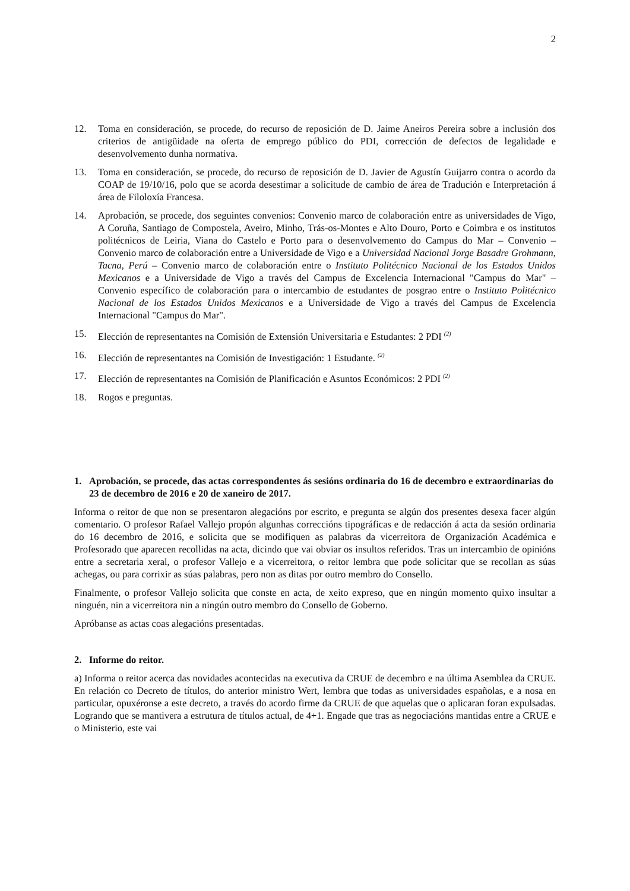2
12. Toma en consideración, se procede, do recurso de reposición de D. Jaime Aneiros Pereira sobre a inclusión dos criterios de antigüidade na oferta de emprego público do PDI, corrección de defectos de legalidade e desenvolvemento dunha normativa.
13. Toma en consideración, se procede, do recurso de reposición de D. Javier de Agustín Guijarro contra o acordo da COAP de 19/10/16, polo que se acorda desestimar a solicitude de cambio de área de Tradución e Interpretación á área de Filoloxía Francesa.
14. Aprobación, se procede, dos seguintes convenios: Convenio marco de colaboración entre as universidades de Vigo, A Coruña, Santiago de Compostela, Aveiro, Minho, Trás-os-Montes e Alto Douro, Porto e Coimbra e os institutos politécnicos de Leiria, Viana do Castelo e Porto para o desenvolvemento do Campus do Mar – Convenio – Convenio marco de colaboración entre a Universidade de Vigo e a Universidad Nacional Jorge Basadre Grohmann, Tacna, Perú – Convenio marco de colaboración entre o Instituto Politécnico Nacional de los Estados Unidos Mexicanos e a Universidade de Vigo a través del Campus de Excelencia Internacional "Campus do Mar" – Convenio específico de colaboración para o intercambio de estudantes de posgrao entre o Instituto Politécnico Nacional de los Estados Unidos Mexicanos e a Universidade de Vigo a través del Campus de Excelencia Internacional "Campus do Mar".
15. Elección de representantes na Comisión de Extensión Universitaria e Estudantes: 2 PDI <sup>(2)</sup>
16. Elección de representantes na Comisión de Investigación: 1 Estudante. <sup>(2)</sup>
17. Elección de representantes na Comisión de Planificación e Asuntos Económicos: 2 PDI <sup>(2)</sup>
18. Rogos e preguntas.
1. Aprobación, se procede, das actas correspondentes ás sesións ordinaria do 16 de decembro e extraordinarias do 23 de decembro de 2016 e 20 de xaneiro de 2017.
Informa o reitor de que non se presentaron alegacións por escrito, e pregunta se algún dos presentes desexa facer algún comentario. O profesor Rafael Vallejo propón algunhas correccións tipográficas e de redacción á acta da sesión ordinaria do 16 decembro de 2016, e solicita que se modifiquen as palabras da vicerreitora de Organización Académica e Profesorado que aparecen recollidas na acta, dicindo que vai obviar os insultos referidos. Tras un intercambio de opinións entre a secretaria xeral, o profesor Vallejo e a vicerreitora, o reitor lembra que pode solicitar que se recollan as súas achegas, ou para corrixir as súas palabras, pero non as ditas por outro membro do Consello.
Finalmente, o profesor Vallejo solicita que conste en acta, de xeito expreso, que en ningún momento quixo insultar a ninguén, nin a vicerreitora nin a ningún outro membro do Consello de Goberno.
Apróbanse as actas coas alegacións presentadas.
2. Informe do reitor.
a) Informa o reitor acerca das novidades acontecidas na executiva da CRUE de decembro e na última Asemblea da CRUE. En relación co Decreto de títulos, do anterior ministro Wert, lembra que todas as universidades españolas, e a nosa en particular, opuxéronse a este decreto, a través do acordo firme da CRUE de que aquelas que o aplicaran foran expulsadas. Logrando que se mantivera a estrutura de títulos actual, de 4+1. Engade que tras as negociacións mantidas entre a CRUE e o Ministerio, este vai